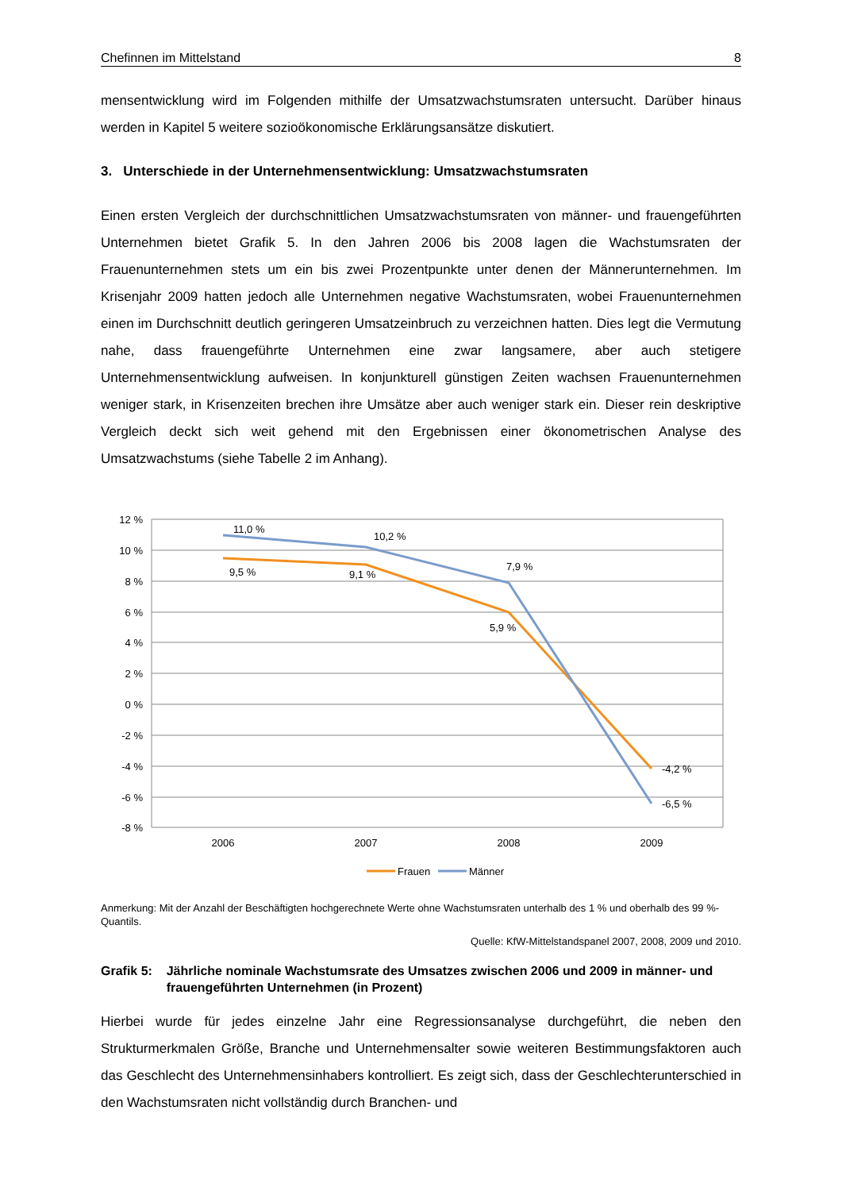Chefinnen im Mittelstand 8
mensentwicklung wird im Folgenden mithilfe der Umsatzwachstumsraten untersucht. Darüber hinaus werden in Kapitel 5 weitere sozioökonomische Erklärungsansätze diskutiert.
3. Unterschiede in der Unternehmensentwicklung: Umsatzwachstumsraten
Einen ersten Vergleich der durchschnittlichen Umsatzwachstumsraten von männer- und frauengeführten Unternehmen bietet Grafik 5. In den Jahren 2006 bis 2008 lagen die Wachstumsraten der Frauenunternehmen stets um ein bis zwei Prozentpunkte unter denen der Männerunternehmen. Im Krisenjahr 2009 hatten jedoch alle Unternehmen negative Wachstumsraten, wobei Frauenunternehmen einen im Durchschnitt deutlich geringeren Umsatzeinbruch zu verzeichnen hatten. Dies legt die Vermutung nahe, dass frauengeführte Unternehmen eine zwar langsamere, aber auch stetigere Unternehmensentwicklung aufweisen. In konjunkturell günstigen Zeiten wachsen Frauenunternehmen weniger stark, in Krisenzeiten brechen ihre Umsätze aber auch weniger stark ein. Dieser rein deskriptive Vergleich deckt sich weit gehend mit den Ergebnissen einer ökonometrischen Analyse des Umsatzwachstums (siehe Tabelle 2 im Anhang).
12 %
10 %
8 %
6 %
4 %
2 %
0 %
-2 %
-4 %
-6 %
-8 %
2006
2007
2008
2009
11,0 %
10,2 %
7,9 %
9,5 %
9,1 %
5,9 %
-4,2 %
-6,5 %
Frauen
Männer
Anmerkung: Mit der Anzahl der Beschäftigten hochgerechnete Werte ohne Wachstumsraten unterhalb des 1 % und oberhalb des 99 %-Quantils.
Quelle: KfW-Mittelstandspanel 2007, 2008, 2009 und 2010.
Grafik 5: Jährliche nominale Wachstumsrate des Umsatzes zwischen 2006 und 2009 in männer- und frauengeführten Unternehmen (in Prozent)
Hierbei wurde für jedes einzelne Jahr eine Regressionsanalyse durchgeführt, die neben den Strukturmerkmalen Größe, Branche und Unternehmensalter sowie weiteren Bestimmungsfaktoren auch das Geschlecht des Unternehmensinhabers kontrolliert. Es zeigt sich, dass der Geschlechterunterschied in den Wachstumsraten nicht vollständig durch Branchen- und